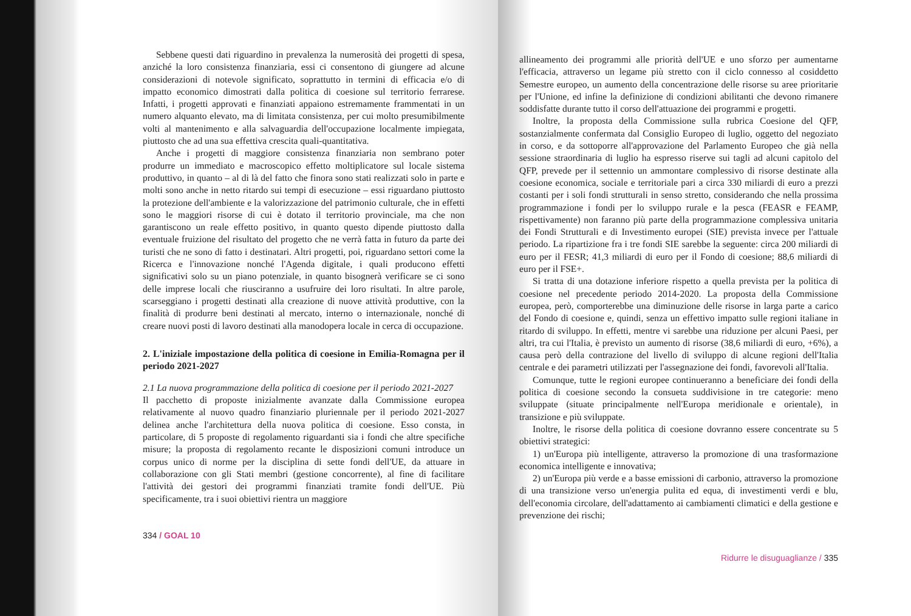Sebbene questi dati riguardino in prevalenza la numerosità dei progetti di spesa, anziché la loro consistenza finanziaria, essi ci consentono di giungere ad alcune considerazioni di notevole significato, soprattutto in termini di efficacia e/o di impatto economico dimostrati dalla politica di coesione sul territorio ferrarese. Infatti, i progetti approvati e finanziati appaiono estremamente frammentati in un numero alquanto elevato, ma di limitata consistenza, per cui molto presumibilmente volti al mantenimento e alla salvaguardia dell'occupazione localmente impiegata, piuttosto che ad una sua effettiva crescita quali-quantitativa.
Anche i progetti di maggiore consistenza finanziaria non sembrano poter produrre un immediato e macroscopico effetto moltiplicatore sul locale sistema produttivo, in quanto – al di là del fatto che finora sono stati realizzati solo in parte e molti sono anche in netto ritardo sui tempi di esecuzione – essi riguardano piuttosto la protezione dell'ambiente e la valorizzazione del patrimonio culturale, che in effetti sono le maggiori risorse di cui è dotato il territorio provinciale, ma che non garantiscono un reale effetto positivo, in quanto questo dipende piuttosto dalla eventuale fruizione del risultato del progetto che ne verrà fatta in futuro da parte dei turisti che ne sono di fatto i destinatari. Altri progetti, poi, riguardano settori come la Ricerca e l'innovazione nonché l'Agenda digitale, i quali producono effetti significativi solo su un piano potenziale, in quanto bisognerà verificare se ci sono delle imprese locali che riusciranno a usufruire dei loro risultati. In altre parole, scarseggiano i progetti destinati alla creazione di nuove attività produttive, con la finalità di produrre beni destinati al mercato, interno o internazionale, nonché di creare nuovi posti di lavoro destinati alla manodopera locale in cerca di occupazione.
2. L'iniziale impostazione della politica di coesione in Emilia-Romagna per il periodo 2021-2027
2.1 La nuova programmazione della politica di coesione per il periodo 2021-2027
Il pacchetto di proposte inizialmente avanzate dalla Commissione europea relativamente al nuovo quadro finanziario pluriennale per il periodo 2021-2027 delinea anche l'architettura della nuova politica di coesione. Esso consta, in particolare, di 5 proposte di regolamento riguardanti sia i fondi che altre specifiche misure; la proposta di regolamento recante le disposizioni comuni introduce un corpus unico di norme per la disciplina di sette fondi dell'UE, da attuare in collaborazione con gli Stati membri (gestione concorrente), al fine di facilitare l'attività dei gestori dei programmi finanziati tramite fondi dell'UE. Più specificamente, tra i suoi obiettivi rientra un maggiore
334 / GOAL 10
allineamento dei programmi alle priorità dell'UE e uno sforzo per aumentarne l'efficacia, attraverso un legame più stretto con il ciclo connesso al cosiddetto Semestre europeo, un aumento della concentrazione delle risorse su aree prioritarie per l'Unione, ed infine la definizione di condizioni abilitanti che devono rimanere soddisfatte durante tutto il corso dell'attuazione dei programmi e progetti.
Inoltre, la proposta della Commissione sulla rubrica Coesione del QFP, sostanzialmente confermata dal Consiglio Europeo di luglio, oggetto del negoziato in corso, e da sottoporre all'approvazione del Parlamento Europeo che già nella sessione straordinaria di luglio ha espresso riserve sui tagli ad alcuni capitolo del QFP, prevede per il settennio un ammontare complessivo di risorse destinate alla coesione economica, sociale e territoriale pari a circa 330 miliardi di euro a prezzi costanti per i soli fondi strutturali in senso stretto, considerando che nella prossima programmazione i fondi per lo sviluppo rurale e la pesca (FEASR e FEAMP, rispettivamente) non faranno più parte della programmazione complessiva unitaria dei Fondi Strutturali e di Investimento europei (SIE) prevista invece per l'attuale periodo. La ripartizione fra i tre fondi SIE sarebbe la seguente: circa 200 miliardi di euro per il FESR; 41,3 miliardi di euro per il Fondo di coesione; 88,6 miliardi di euro per il FSE+.
Si tratta di una dotazione inferiore rispetto a quella prevista per la politica di coesione nel precedente periodo 2014-2020. La proposta della Commissione europea, però, comporterebbe una diminuzione delle risorse in larga parte a carico del Fondo di coesione e, quindi, senza un effettivo impatto sulle regioni italiane in ritardo di sviluppo. In effetti, mentre vi sarebbe una riduzione per alcuni Paesi, per altri, tra cui l'Italia, è previsto un aumento di risorse (38,6 miliardi di euro, +6%), a causa però della contrazione del livello di sviluppo di alcune regioni dell'Italia centrale e dei parametri utilizzati per l'assegnazione dei fondi, favorevoli all'Italia.
Comunque, tutte le regioni europee continueranno a beneficiare dei fondi della politica di coesione secondo la consueta suddivisione in tre categorie: meno sviluppate (situate principalmente nell'Europa meridionale e orientale), in transizione e più sviluppate.
Inoltre, le risorse della politica di coesione dovranno essere concentrate su 5 obiettivi strategici:
1) un'Europa più intelligente, attraverso la promozione di una trasformazione economica intelligente e innovativa;
2) un'Europa più verde e a basse emissioni di carbonio, attraverso la promozione di una transizione verso un'energia pulita ed equa, di investimenti verdi e blu, dell'economia circolare, dell'adattamento ai cambiamenti climatici e della gestione e prevenzione dei rischi;
Ridurre le disuguaglianze / 335